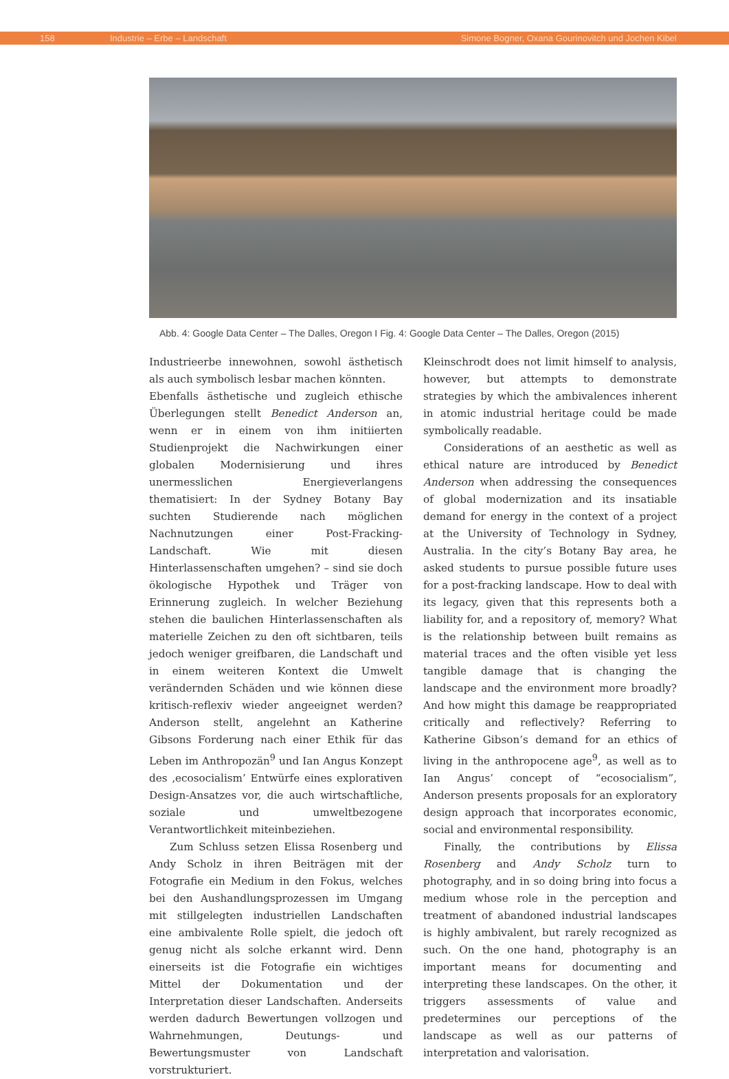158 Industrie – Erbe – Landschaft Simone Bogner, Oxana Gourinovitch und Jochen Kibel
Abb. 4: Google Data Center – The Dalles, Oregon I Fig. 4: Google Data Center – The Dalles, Oregon (2015)
Industrieerbe innewohnen, sowohl ästhetisch als auch symbolisch lesbar machen könnten.
Ebenfalls ästhetische und zugleich ethische Überlegungen stellt Benedict Anderson an, wenn er in einem von ihm initiierten Studienprojekt die Nachwirkungen einer globalen Modernisierung und ihres unermesslichen Energieverlangens thematisiert: In der Sydney Botany Bay suchten Studierende nach möglichen Nachnutzungen einer Post-Fracking-Landschaft. Wie mit diesen Hinterlassenschaften umgehen? – sind sie doch ökologische Hypothek und Träger von Erinnerung zugleich. In welcher Beziehung stehen die baulichen Hinterlassenschaften als materielle Zeichen zu den oft sichtbaren, teils jedoch weniger greifbaren, die Landschaft und in einem weiteren Kontext die Umwelt verändernden Schäden und wie können diese kritisch-reflexiv wieder angeeignet werden? Anderson stellt, angelehnt an Katherine Gibsons Forderung nach einer Ethik für das Leben im Anthropozän<sup>9</sup> und Ian Angus Konzept des ‚ecosocialism’ Entwürfe eines explorativen Design-Ansatzes vor, die auch wirtschaftliche, soziale und umweltbezogene Verantwortlichkeit miteinbeziehen.
Zum Schluss setzen Elissa Rosenberg und Andy Scholz in ihren Beiträgen mit der Fotografie ein Medium in den Fokus, welches bei den Aushandlungsprozessen im Umgang mit stillgelegten industriellen Landschaften eine ambivalente Rolle spielt, die jedoch oft genug nicht als solche erkannt wird. Denn einerseits ist die Fotografie ein wichtiges Mittel der Dokumentation und der Interpretation dieser Landschaften. Anderseits werden dadurch Bewertungen vollzogen und Wahrnehmungen, Deutungs- und Bewertungsmuster von Landschaft vorstrukturiert.
Kleinschrodt does not limit himself to analysis, however, but attempts to demonstrate strategies by which the ambivalences inherent in atomic industrial heritage could be made symbolically readable.
Considerations of an aesthetic as well as ethical nature are introduced by Benedict Anderson when addressing the consequences of global modernization and its insatiable demand for energy in the context of a project at the University of Technology in Sydney, Australia. In the city’s Botany Bay area, he asked students to pursue possible future uses for a post-fracking landscape. How to deal with its legacy, given that this represents both a liability for, and a repository of, memory? What is the relationship between built remains as material traces and the often visible yet less tangible damage that is changing the landscape and the environment more broadly? And how might this damage be reappropriated critically and reflectively? Referring to Katherine Gibson’s demand for an ethics of living in the anthropocene age<sup>9</sup>, as well as to Ian Angus’ concept of “ecosocialism”, Anderson presents proposals for an exploratory design approach that incorporates economic, social and environmental responsibility.
Finally, the contributions by Elissa Rosenberg and Andy Scholz turn to photography, and in so doing bring into focus a medium whose role in the perception and treatment of abandoned industrial landscapes is highly ambivalent, but rarely recognized as such. On the one hand, photography is an important means for documenting and interpreting these landscapes. On the other, it triggers assessments of value and predetermines our perceptions of the landscape as well as our patterns of interpretation and valorisation.